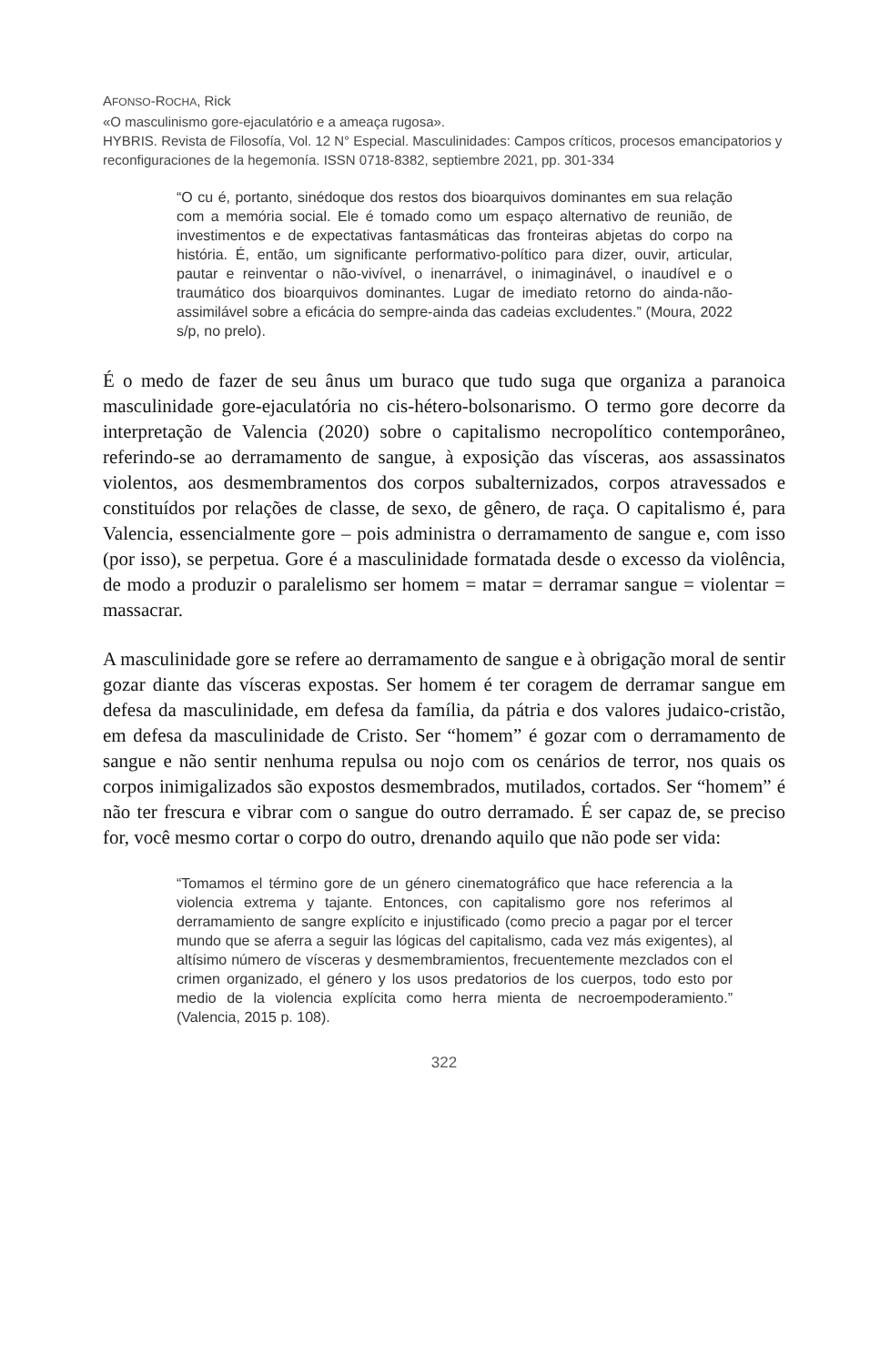AFONSO-ROCHA, Rick
«O masculinismo gore-ejaculatório e a ameaça rugosa».
HYBRIS. Revista de Filosofía, Vol. 12 N° Especial. Masculinidades: Campos críticos, procesos emancipatorios y reconfiguraciones de la hegemonía. ISSN 0718-8382, septiembre 2021, pp. 301-334
“O cu é, portanto, sinédoque dos restos dos bioarquivos dominantes em sua relação com a memória social. Ele é tomado como um espaço alternativo de reunião, de investimentos e de expectativas fantasmáticas das fronteiras abjetas do corpo na história. É, então, um significante performativo-político para dizer, ouvir, articular, pautar e reinventar o não-vivível, o inenarrável, o inimaginável, o inaudível e o traumático dos bioarquivos dominantes. Lugar de imediato retorno do ainda-não-assimilável sobre a eficácia do sempre-ainda das cadeias excludentes.” (Moura, 2022 s/p, no prelo).
É o medo de fazer de seu ânus um buraco que tudo suga que organiza a paranoica masculinidade gore-ejaculatória no cis-hétero-bolsonarismo. O termo gore decorre da interpretação de Valencia (2020) sobre o capitalismo necropolítico contemporâneo, referindo-se ao derramamento de sangue, à exposição das vísceras, aos assassinatos violentos, aos desmembramentos dos corpos subalternizados, corpos atravessados e constituídos por relações de classe, de sexo, de gênero, de raça. O capitalismo é, para Valencia, essencialmente gore – pois administra o derramamento de sangue e, com isso (por isso), se perpetua. Gore é a masculinidade formatada desde o excesso da violência, de modo a produzir o paralelismo ser homem = matar = derramar sangue = violentar = massacrar.
A masculinidade gore se refere ao derramamento de sangue e à obrigação moral de sentir gozar diante das vísceras expostas. Ser homem é ter coragem de derramar sangue em defesa da masculinidade, em defesa da família, da pátria e dos valores judaico-cristão, em defesa da masculinidade de Cristo. Ser “homem” é gozar com o derramamento de sangue e não sentir nenhuma repulsa ou nojo com os cenários de terror, nos quais os corpos inimigalizados são expostos desmembrados, mutilados, cortados. Ser “homem” é não ter frescura e vibrar com o sangue do outro derramado. É ser capaz de, se preciso for, você mesmo cortar o corpo do outro, drenando aquilo que não pode ser vida:
“Tomamos el término gore de un género cinematográfico que hace referencia a la violencia extrema y tajante. Entonces, con capitalismo gore nos referimos al derramamiento de sangre explícito e injustificado (como precio a pagar por el tercer mundo que se aferra a seguir las lógicas del capitalismo, cada vez más exigentes), al altísimo número de vísceras y desmembramientos, frecuentemente mezclados con el crimen organizado, el género y los usos predatorios de los cuerpos, todo esto por medio de la violencia explícita como herra mienta de necroempoderamiento.” (Valencia, 2015 p. 108).
322